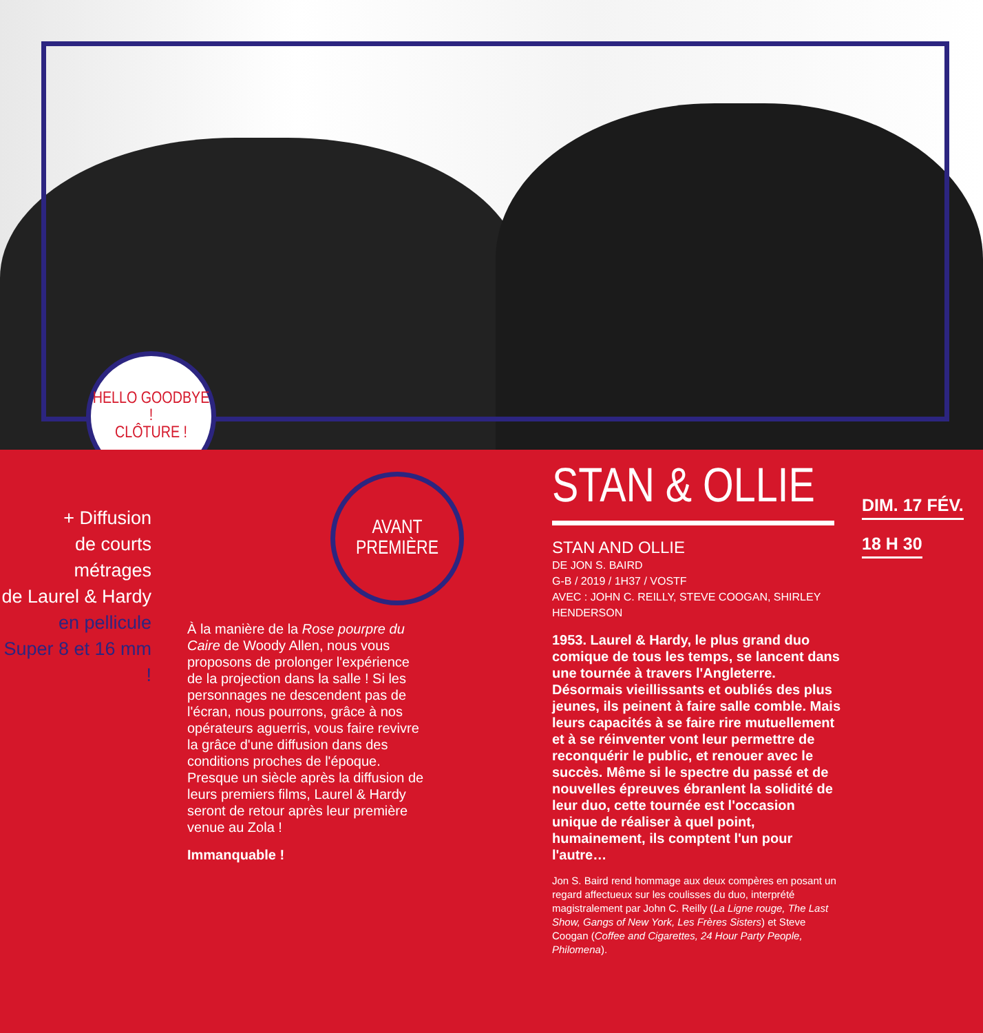HELLO GOODBYE !
CLÔTURE !
AVANT
PREMIÈRE
+ Diffusion
de courts métrages
de Laurel & Hardy
en pellicule
Super 8 et 16 mm !
À la manière de la Rose pourpre du Caire de Woody Allen, nous vous proposons de prolonger l'expérience de la projection dans la salle ! Si les personnages ne descendent pas de l'écran, nous pourrons, grâce à nos opérateurs aguerris, vous faire revivre la grâce d'une diffusion dans des conditions proches de l'époque. Presque un siècle après la diffusion de leurs premiers films, Laurel & Hardy seront de retour après leur première venue au Zola !
Immanquable !
STAN & OLLIE
STAN AND OLLIE
DE JON S. BAIRD
G-B / 2019 / 1H37 / VOSTF
AVEC : JOHN C. REILLY, STEVE COOGAN, SHIRLEY HENDERSON
1953. Laurel & Hardy, le plus grand duo comique de tous les temps, se lancent dans une tournée à travers l'Angleterre. Désormais vieillissants et oubliés des plus jeunes, ils peinent à faire salle comble. Mais leurs capacités à se faire rire mutuellement et à se réinventer vont leur permettre de reconquérir le public, et renouer avec le succès. Même si le spectre du passé et de nouvelles épreuves ébranlent la solidité de leur duo, cette tournée est l'occasion unique de réaliser à quel point, humainement, ils comptent l'un pour l'autre…
Jon S. Baird rend hommage aux deux compères en posant un regard affectueux sur les coulisses du duo, interprété magistralement par John C. Reilly (La Ligne rouge, The Last Show, Gangs of New York, Les Frères Sisters) et Steve Coogan (Coffee and Cigarettes, 24 Hour Party People, Philomena).
DIM. 17 FÉV.
18 H 30